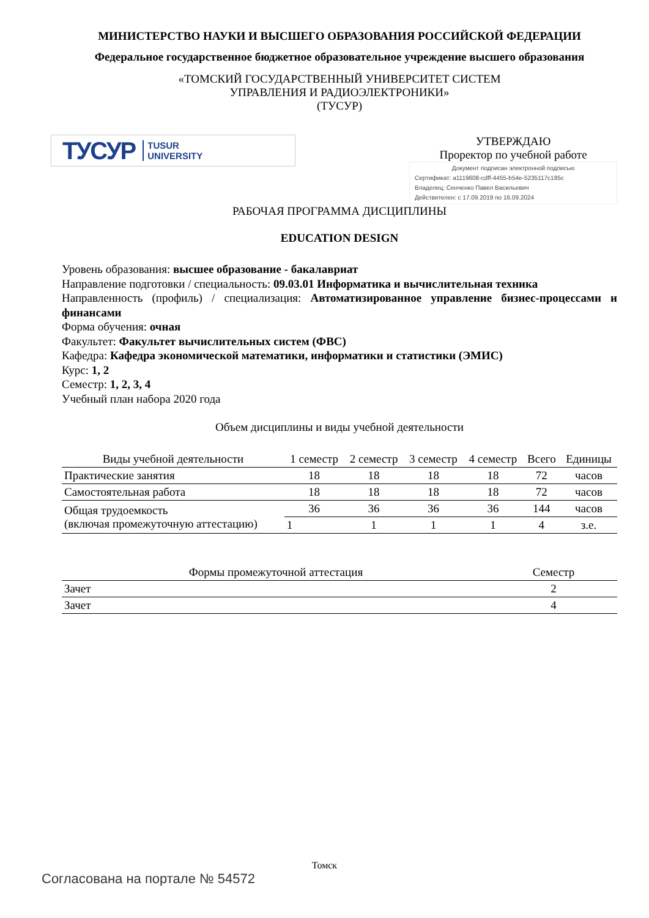МИНИСТЕРСТВО НАУКИ И ВЫСШЕГО ОБРАЗОВАНИЯ РОССИЙСКОЙ ФЕДЕРАЦИИ
Федеральное государственное бюджетное образовательное учреждение высшего образования
«ТОМСКИЙ ГОСУДАРСТВЕННЫЙ УНИВЕРСИТЕТ СИСТЕМ
УПРАВЛЕНИЯ И РАДИОЭЛЕКТРОНИКИ»
(ТУСУР)
ТУСУР TUSUR
UNIVERSITY
УТВЕРЖДАЮ
Проректор по учебной работе
Документ подписан электронной подписью
Сертификат: a1119608-cdff-4455-b54e-5235117c185c
Владелец: Сенченко Павел Васильевич
Действителен: с 17.09.2019 по 16.09.2024
РАБОЧАЯ ПРОГРАММА ДИСЦИПЛИНЫ
EDUCATION DESIGN
Уровень образования: высшее образование - бакалавриат
Направление подготовки / специальность: 09.03.01 Информатика и вычислительная техника
Направленность (профиль) / специализация: Автоматизированное управление бизнес-процессами и финансами
Форма обучения: очная
Факультет: Факультет вычислительных систем (ФВС)
Кафедра: Кафедра экономической математики, информатики и статистики (ЭМИС)
Курс: 1, 2
Семестр: 1, 2, 3, 4
Учебный план набора 2020 года
Объем дисциплины и виды учебной деятельности
| Виды учебной деятельности | 1 семестр | 2 семестр | 3 семестр | 4 семестр | Всего | Единицы |
| --- | --- | --- | --- | --- | --- | --- |
| Практические занятия | 18 | 18 | 18 | 18 | 72 | часов |
| Самостоятельная работа | 18 | 18 | 18 | 18 | 72 | часов |
| Общая трудоемкость (включая промежуточную аттестацию) | 36 | 36 | 36 | 36 | 144 | часов |
| | 1 | 1 | 1 | 1 | 4 | з.е. |
| Формы промежуточной аттестация | Семестр |
| --- | --- |
| Зачет | 2 |
| Зачет | 4 |
Томск
Согласована на портале № 54572